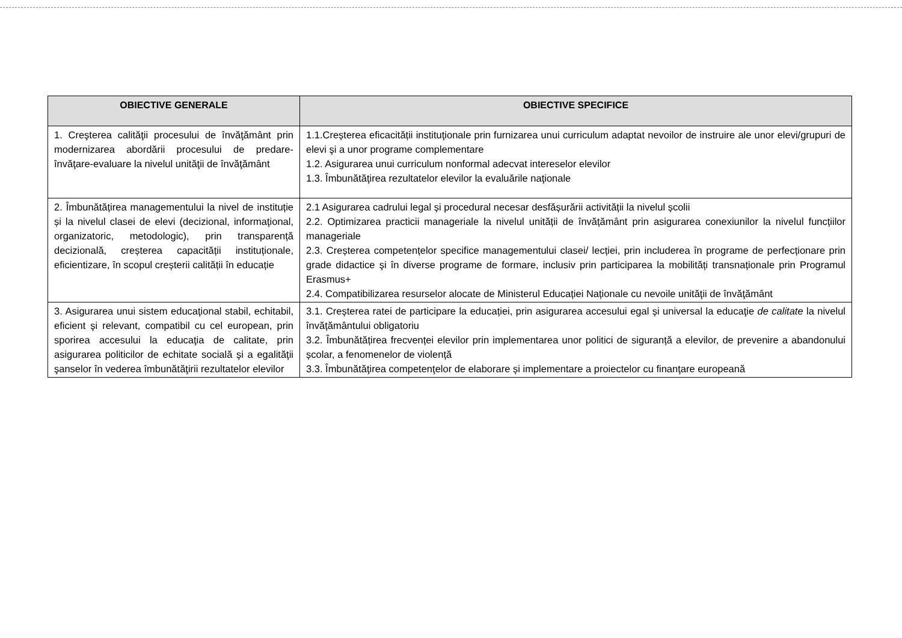| OBIECTIVE GENERALE | OBIECTIVE SPECIFICE |
| --- | --- |
| 1. Creşterea calităţii procesului de învăţământ prin modernizarea abordării procesului de predare-învăţare-evaluare la nivelul unităţii de învăţământ | 1.1.Creșterea eficacității instituţionale prin furnizarea unui curriculum adaptat nevoilor de instruire ale unor elevi/grupuri de elevi şi a unor programe complementare 1.2. Asigurarea unui curriculum nonformal adecvat intereselor elevilor 1.3. Îmbunătăţirea rezultatelor elevilor la evaluările naţionale |
| 2. Îmbunătățirea managementului la nivel de instituție și la nivelul clasei de elevi (decizional, informaţional, organizatoric, metodologic), prin transparență decizională, creșterea capacității instituționale, eficientizare, în scopul creșterii calității în educație | 2.1 Asigurarea cadrului legal și procedural necesar desfășurării activității la nivelul școlii 2.2. Optimizarea practicii manageriale la nivelul unității de învățământ prin asigurarea conexiunilor la nivelul funcțiilor manageriale 2.3. Creșterea competențelor specifice managementului clasei/ lecției, prin includerea în programe de perfecționare prin grade didactice şi în diverse programe de formare, inclusiv prin participarea la mobilități transnaționale prin Programul Erasmus+ 2.4. Compatibilizarea resurselor alocate de Ministerul Educației Naționale cu nevoile unităţii de învăţământ |
| 3. Asigurarea unui sistem educaţional stabil, echitabil, eficient şi relevant, compatibil cu cel european, prin sporirea accesului la educaţia de calitate, prin asigurarea politicilor de echitate socială şi a egalităţii şanselor în vederea îmbunătăţirii rezultatelor elevilor | 3.1. Creșterea ratei de participare la educației, prin asigurarea accesului egal și universal la educaţie de calitate la nivelul învățământului obligatoriu 3.2. Îmbunătățirea frecvenței elevilor prin implementarea unor politici de siguranță a elevilor, de prevenire a abandonului școlar, a fenomenelor de violență 3.3. Îmbunătăţirea competenţelor de elaborare și implementare a proiectelor cu finanţare europeană |